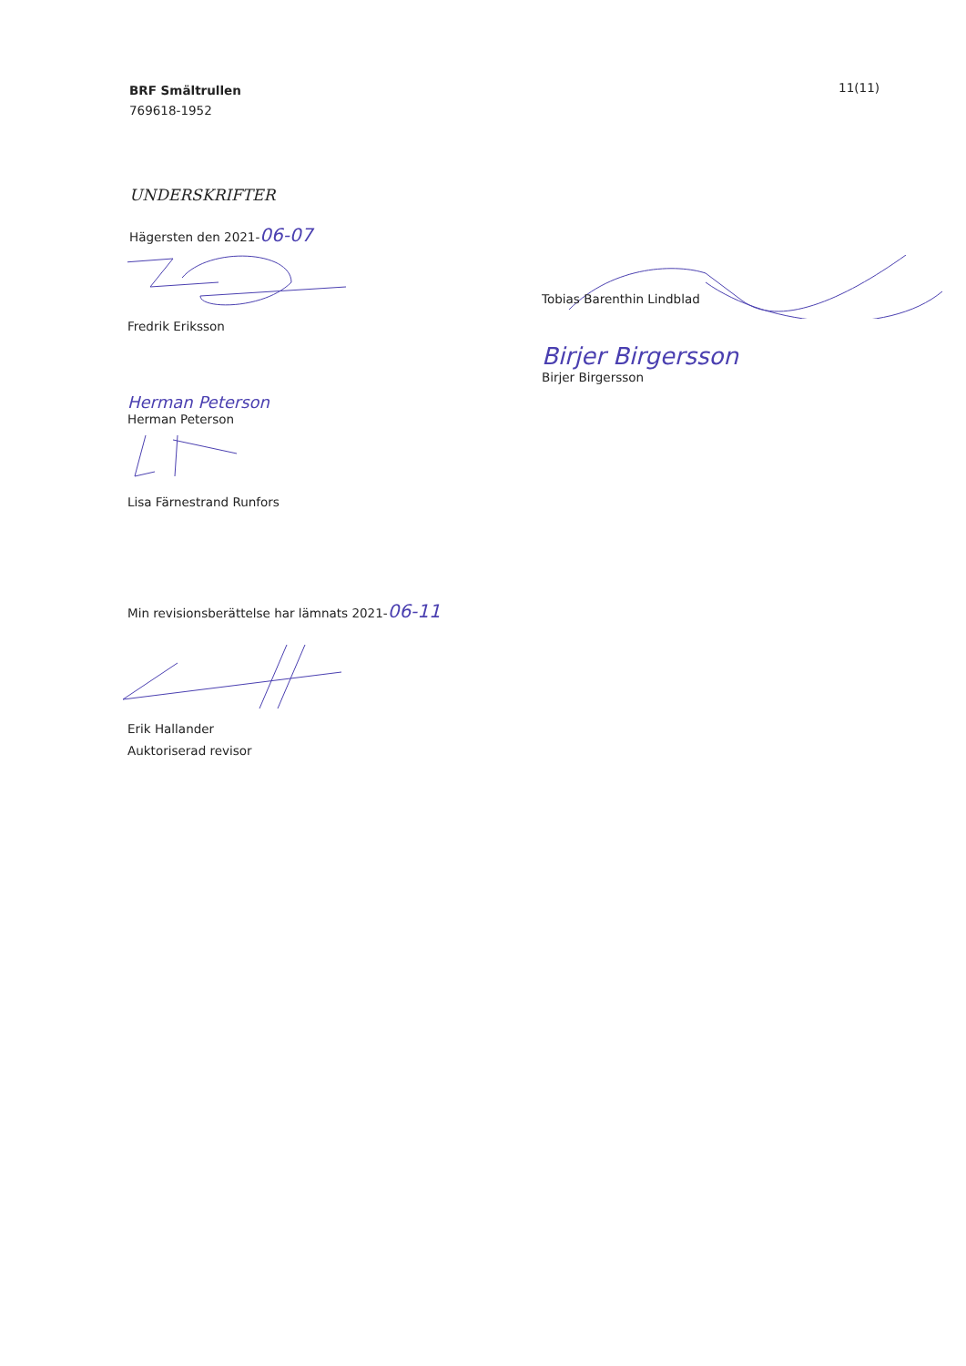BRF Smältrullen
769618-1952
11(11)
UNDERSKRIFTER
Hägersten den 2021-06-07
Fredrik Eriksson
Herman Peterson
Herman Peterson
Lisa Färnestrand Runfors
Tobias Barenthin Lindblad
Birjer Birgersson
Birjer Birgersson
Min revisionsberättelse har lämnats 2021-06-11
Erik Hallander
Auktoriserad revisor